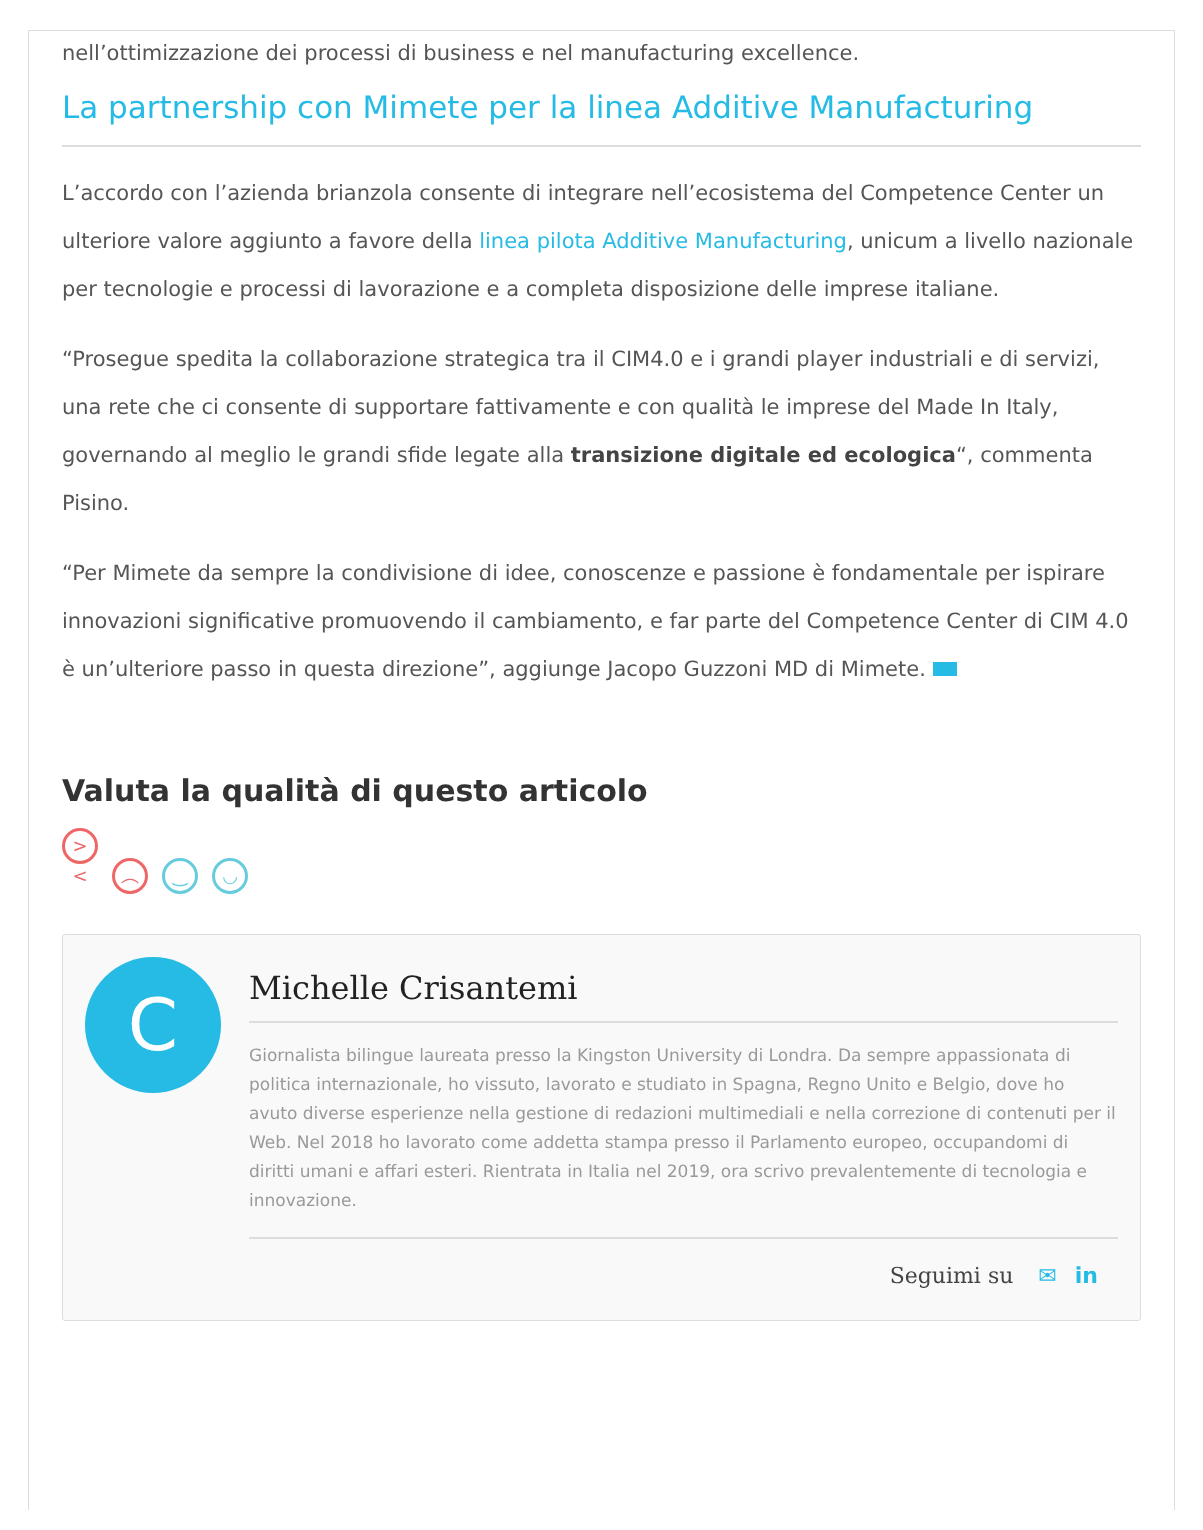nell’ottimizzazione dei processi di business e nel manufacturing excellence.
La partnership con Mimete per la linea Additive Manufacturing
L’accordo con l’azienda brianzola consente di integrare nell’ecosistema del Competence Center un ulteriore valore aggiunto a favore della linea pilota Additive Manufacturing, unicum a livello nazionale per tecnologie e processi di lavorazione e a completa disposizione delle imprese italiane.
“Prosegue spedita la collaborazione strategica tra il CIM4.0 e i grandi player industriali e di servizi, una rete che ci consente di supportare fattivamente e con qualità le imprese del Made In Italy, governando al meglio le grandi sfide legate alla transizione digitale ed ecologica“, commenta Pisino.
“Per Mimete da sempre la condivisione di idee, conoscenze e passione è fondamentale per ispirare innovazioni significative promuovendo il cambiamento, e far parte del Competence Center di CIM 4.0 è un’ulteriore passo in questa direzione”, aggiunge Jacopo Guzzoni MD di Mimete.
Valuta la qualità di questo articolo
>< ︵ ‿ ◡
C
Michelle Crisantemi
Giornalista bilingue laureata presso la Kingston University di Londra. Da sempre appassionata di politica internazionale, ho vissuto, lavorato e studiato in Spagna, Regno Unito e Belgio, dove ho avuto diverse esperienze nella gestione di redazioni multimediali e nella correzione di contenuti per il Web. Nel 2018 ho lavorato come addetta stampa presso il Parlamento europeo, occupandomi di diritti umani e affari esteri. Rientrata in Italia nel 2019, ora scrivo prevalentemente di tecnologia e innovazione.
Seguimi su ✉ in